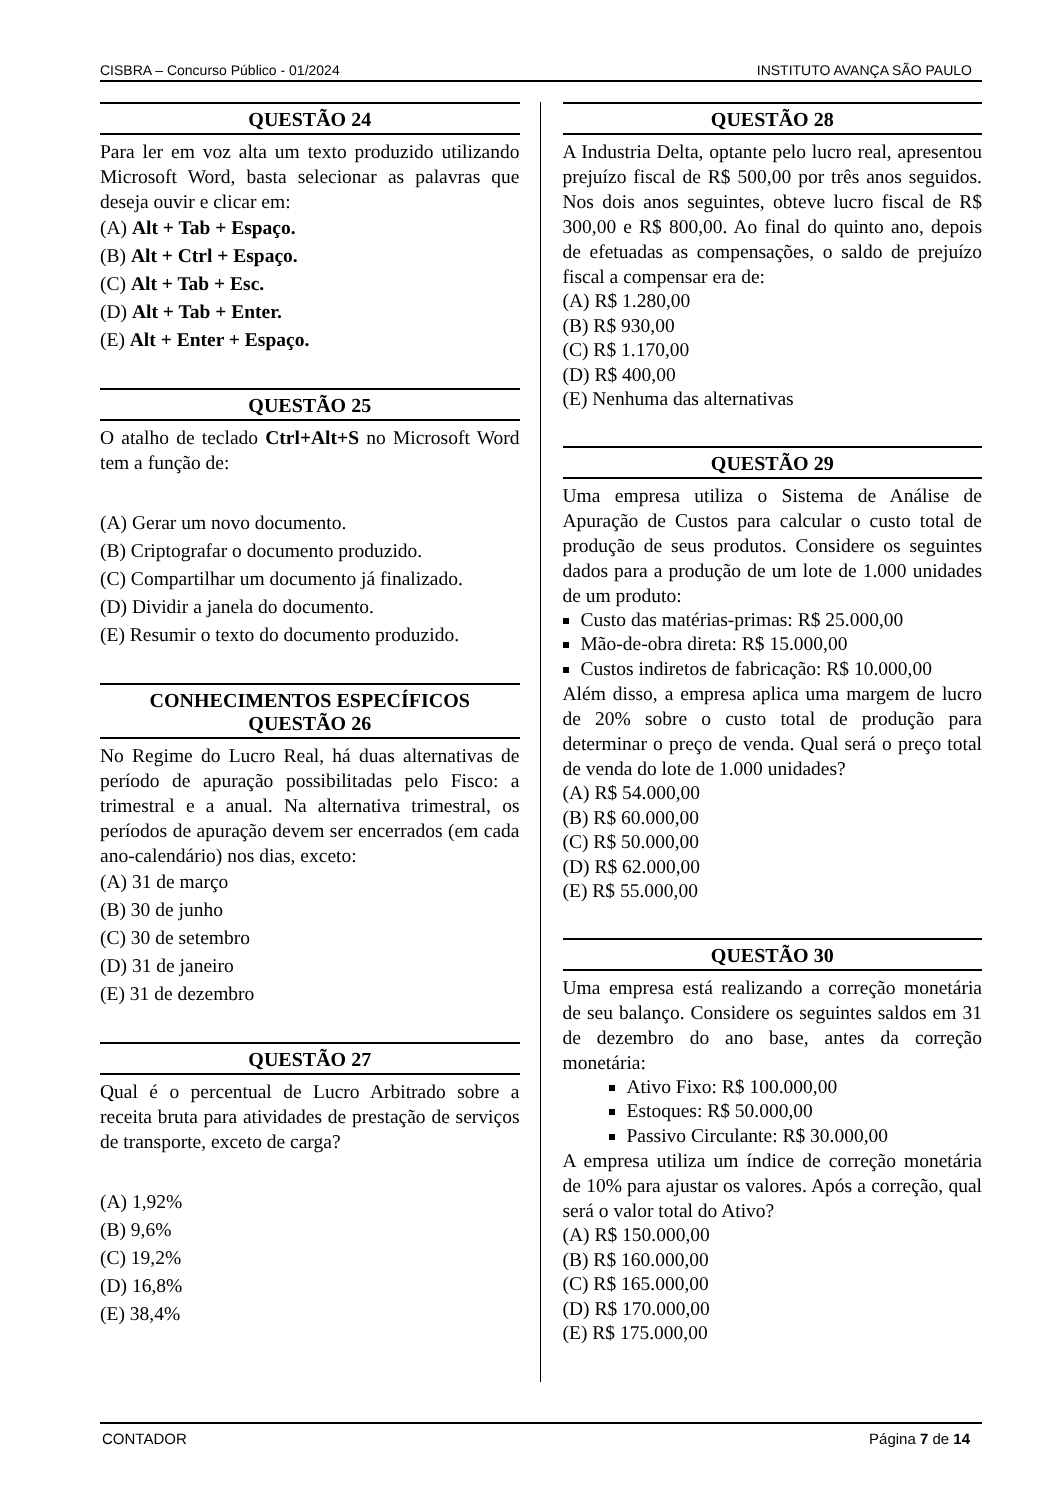CISBRA – Concurso Público - 01/2024 INSTITUTO AVANÇA SÃO PAULO
QUESTÃO 24
Para ler em voz alta um texto produzido utilizando Microsoft Word, basta selecionar as palavras que deseja ouvir e clicar em:
(A) Alt + Tab + Espaço.
(B) Alt + Ctrl + Espaço.
(C) Alt + Tab + Esc.
(D) Alt + Tab + Enter.
(E) Alt + Enter + Espaço.
QUESTÃO 25
O atalho de teclado Ctrl+Alt+S no Microsoft Word tem a função de:
(A) Gerar um novo documento.
(B) Criptografar o documento produzido.
(C) Compartilhar um documento já finalizado.
(D) Dividir a janela do documento.
(E) Resumir o texto do documento produzido.
CONHECIMENTOS ESPECÍFICOS
QUESTÃO 26
No Regime do Lucro Real, há duas alternativas de período de apuração possibilitadas pelo Fisco: a trimestral e a anual. Na alternativa trimestral, os períodos de apuração devem ser encerrados (em cada ano-calendário) nos dias, exceto:
(A) 31 de março
(B) 30 de junho
(C) 30 de setembro
(D) 31 de janeiro
(E) 31 de dezembro
QUESTÃO 27
Qual é o percentual de Lucro Arbitrado sobre a receita bruta para atividades de prestação de serviços de transporte, exceto de carga?
(A) 1,92%
(B) 9,6%
(C) 19,2%
(D) 16,8%
(E) 38,4%
QUESTÃO 28
A Industria Delta, optante pelo lucro real, apresentou prejuízo fiscal de R$ 500,00 por três anos seguidos. Nos dois anos seguintes, obteve lucro fiscal de R$ 300,00 e R$ 800,00. Ao final do quinto ano, depois de efetuadas as compensações, o saldo de prejuízo fiscal a compensar era de:
(A) R$ 1.280,00
(B) R$ 930,00
(C) R$ 1.170,00
(D) R$ 400,00
(E) Nenhuma das alternativas
QUESTÃO 29
Uma empresa utiliza o Sistema de Análise de Apuração de Custos para calcular o custo total de produção de seus produtos. Considere os seguintes dados para a produção de um lote de 1.000 unidades de um produto:
Custo das matérias-primas: R$ 25.000,00
Mão-de-obra direta: R$ 15.000,00
Custos indiretos de fabricação: R$ 10.000,00
Além disso, a empresa aplica uma margem de lucro de 20% sobre o custo total de produção para determinar o preço de venda. Qual será o preço total de venda do lote de 1.000 unidades?
(A) R$ 54.000,00
(B) R$ 60.000,00
(C) R$ 50.000,00
(D) R$ 62.000,00
(E) R$ 55.000,00
QUESTÃO 30
Uma empresa está realizando a correção monetária de seu balanço. Considere os seguintes saldos em 31 de dezembro do ano base, antes da correção monetária:
Ativo Fixo: R$ 100.000,00
Estoques: R$ 50.000,00
Passivo Circulante: R$ 30.000,00
A empresa utiliza um índice de correção monetária de 10% para ajustar os valores. Após a correção, qual será o valor total do Ativo?
(A) R$ 150.000,00
(B) R$ 160.000,00
(C) R$ 165.000,00
(D) R$ 170.000,00
(E) R$ 175.000,00
CONTADOR Página 7 de 14